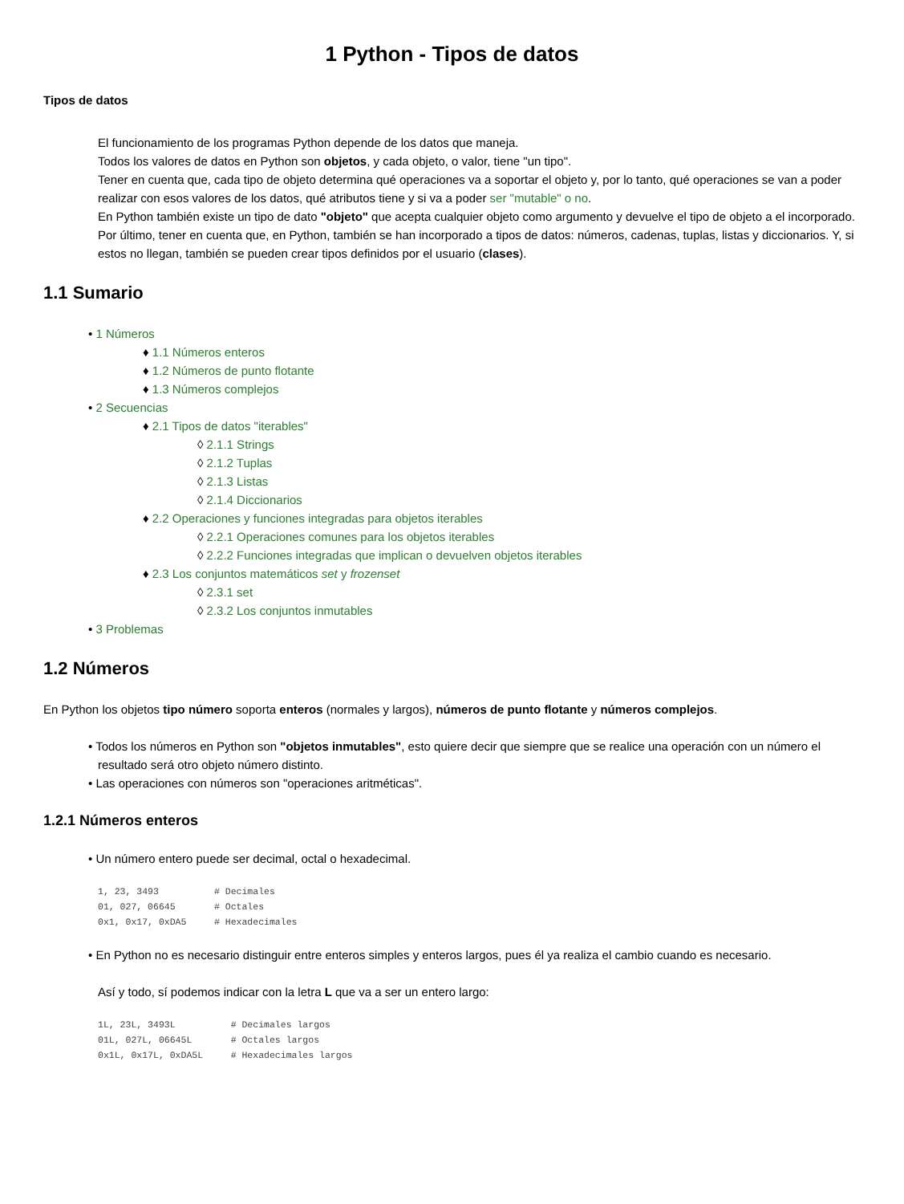1 Python - Tipos de datos
Tipos de datos
El funcionamiento de los programas Python depende de los datos que maneja.
Todos los valores de datos en Python son objetos, y cada objeto, o valor, tiene "un tipo".
Tener en cuenta que, cada tipo de objeto determina qué operaciones va a soportar el objeto y, por lo tanto, qué operaciones se van a poder realizar con esos valores de los datos, qué atributos tiene y si va a poder ser "mutable" o no.
En Python también existe un tipo de dato "objeto" que acepta cualquier objeto como argumento y devuelve el tipo de objeto a el incorporado.
Por último, tener en cuenta que, en Python, también se han incorporado a tipos de datos: números, cadenas, tuplas, listas y diccionarios. Y, si estos no llegan, también se pueden crear tipos definidos por el usuario (clases).
1.1 Sumario
• 1 Números
♦ 1.1 Números enteros
♦ 1.2 Números de punto flotante
♦ 1.3 Números complejos
• 2 Secuencias
♦ 2.1 Tipos de datos "iterables"
◊ 2.1.1 Strings
◊ 2.1.2 Tuplas
◊ 2.1.3 Listas
◊ 2.1.4 Diccionarios
♦ 2.2 Operaciones y funciones integradas para objetos iterables
◊ 2.2.1 Operaciones comunes para los objetos iterables
◊ 2.2.2 Funciones integradas que implican o devuelven objetos iterables
♦ 2.3 Los conjuntos matemáticos set y frozenset
◊ 2.3.1 set
◊ 2.3.2 Los conjuntos inmutables
• 3 Problemas
1.2 Números
En Python los objetos tipo número soporta enteros (normales y largos), números de punto flotante y números complejos.
• Todos los números en Python son "objetos inmutables", esto quiere decir que siempre que se realice una operación con un número el resultado será otro objeto número distinto.
• Las operaciones con números son "operaciones aritméticas".
1.2.1 Números enteros
• Un número entero puede ser decimal, octal o hexadecimal.
1, 23, 3493          # Decimales
01, 027, 06645       # Octales
0x1, 0x17, 0xDA5     # Hexadecimales
• En Python no es necesario distinguir entre enteros simples y enteros largos, pues él ya realiza el cambio cuando es necesario.
Así y todo, sí podemos indicar con la letra L que va a ser un entero largo:
1L, 23L, 3493L          # Decimales largos
01L, 027L, 06645L       # Octales largos
0x1L, 0x17L, 0xDA5L     # Hexadecimales largos